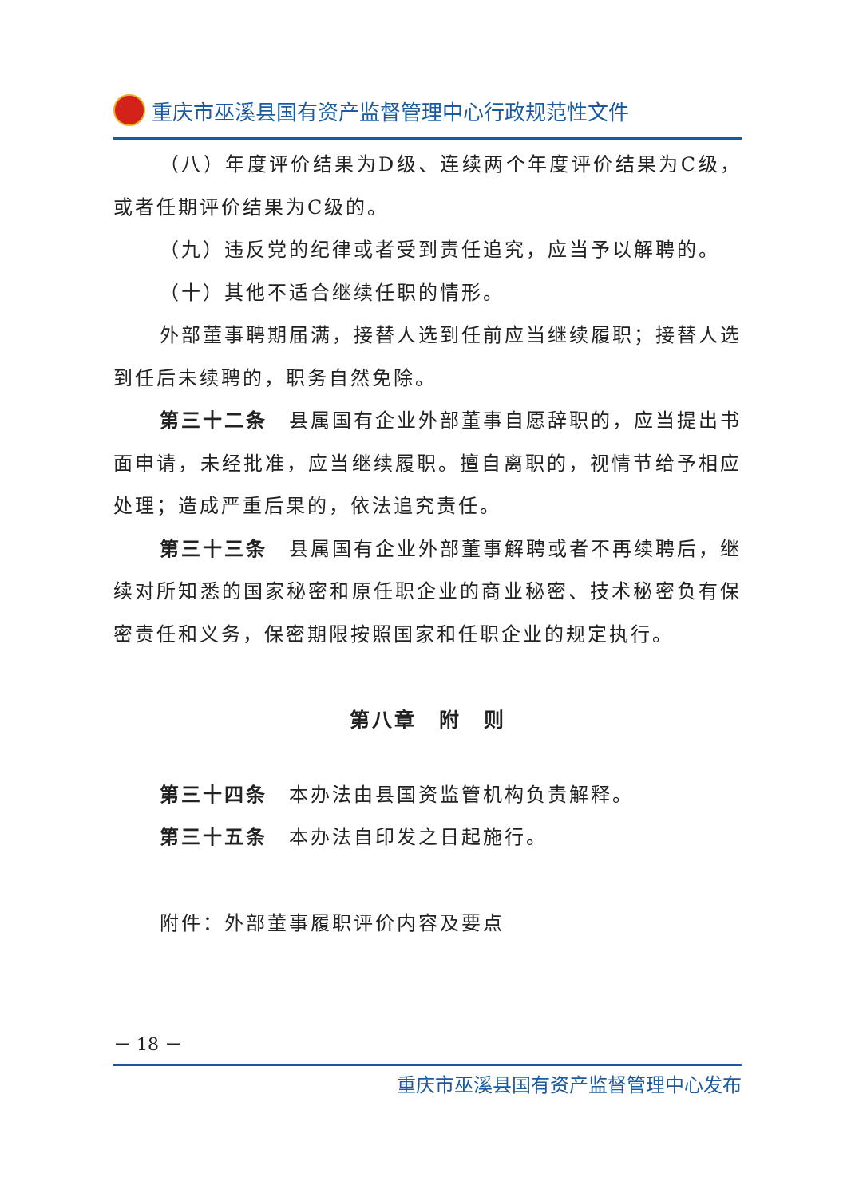重庆市巫溪县国有资产监督管理中心行政规范性文件
（八）年度评价结果为D级、连续两个年度评价结果为C级，或者任期评价结果为C级的。
（九）违反党的纪律或者受到责任追究，应当予以解聘的。
（十）其他不适合继续任职的情形。
外部董事聘期届满，接替人选到任前应当继续履职；接替人选到任后未续聘的，职务自然免除。
第三十二条　县属国有企业外部董事自愿辞职的，应当提出书面申请，未经批准，应当继续履职。擅自离职的，视情节给予相应处理；造成严重后果的，依法追究责任。
第三十三条　县属国有企业外部董事解聘或者不再续聘后，继续对所知悉的国家秘密和原任职企业的商业秘密、技术秘密负有保密责任和义务，保密期限按照国家和任职企业的规定执行。
第八章　附　则
第三十四条　本办法由县国资监管机构负责解释。
第三十五条　本办法自印发之日起施行。
附件：外部董事履职评价内容及要点
－ 18 －
重庆市巫溪县国有资产监督管理中心发布